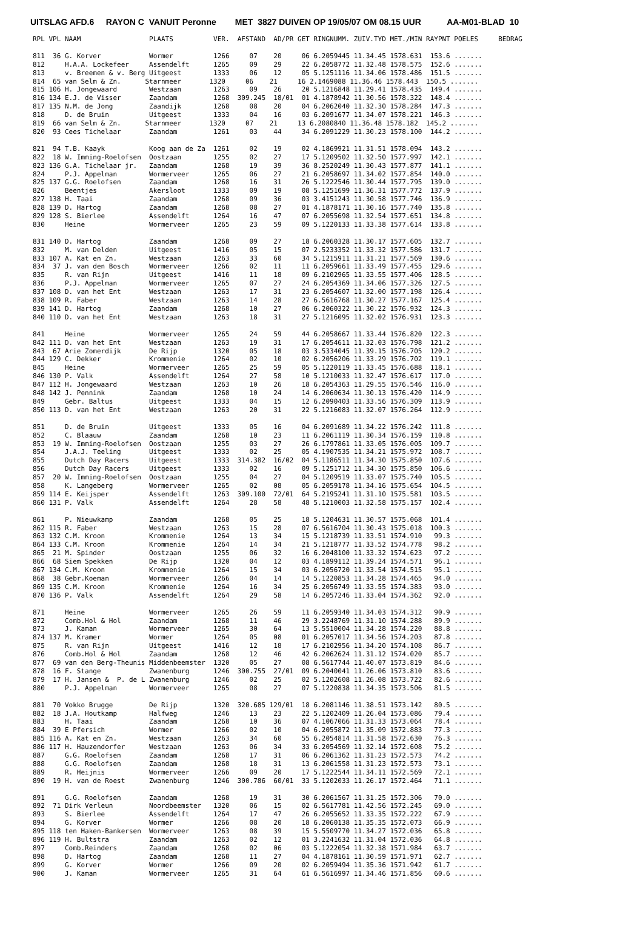UITSLAG AFD.6 RAYON C VANUIT Peronne MET 3827 DUIVEN OP 19/05/07 OM 08.15 UUR AA-M01-BLAD 10
RPL VPL NAAM                 PLAATS          VER.  AFSTAND  AD/PR GET RINGNUMM. ZUIV.TYD MET./MIN RAYPNT POELES     BEDRAG

811  36 G. Korver            Wormer          1266     07    20     06 6.2059445 11.34.45 1578.631  153.6 .......
812     H.A.A. Lockefeer     Assendelft      1265     09    29     22 6.2058772 11.32.48 1578.575  152.6 .......
813     v. Breemen & v. Berg Uitgeest        1333     06    12     05 5.1251116 11.34.06 1578.486  151.5 .......
814  65 van Selm & Zn.      Starnmeer       1320     06    21     16 2.1469088 11.36.46 1578.443  150.5 .......
815 106 H. Jongewaard        Westzaan        1263     09    26     20 5.1216848 11.29.41 1578.435  149.4 .......
816 134 E.J. de Visser       Zaandam         1268  309.245  18/01  01 4.1878942 11.30.56 1578.322  148.4 .......
817 135 N.M. de Jong         Zaandijk        1268     08    20     04 6.2062040 11.32.30 1578.284  147.3 .......
818     D. de Bruin          Uitgeest        1333     04    16     03 6.2091677 11.34.07 1578.221  146.3 .......
819  66 van Selm & Zn.      Starnmeer       1320     07    21     13 6.2080840 11.36.48 1578.182  145.2 .......
820  93 Cees Tichelaar       Zaandam         1261     03    44     34 6.2091229 11.30.23 1578.100  144.2 .......

821  94 T.B. Kaayk           Koog aan de Za  1261     02    19     02 4.1869921 11.31.51 1578.094  143.2 .......
822  18 W. Imming-Roelofsen  Oostzaan        1255     02    27     17 5.1209502 11.32.50 1577.997  142.1 .......
823 136 G.A. Tichelaar jr.   Zaandam         1268     19    39     36 8.2520249 11.30.43 1577.877  141.1 .......
824     P.J. Appelman        Wormerveer      1265     06    27     21 6.2058697 11.34.02 1577.854  140.0 .......
825 137 G.G. Roelofsen       Zaandam         1268     16    31     26 5.1222546 11.30.44 1577.795  139.0 .......
826     Beentjes             Akersloot       1333     09    19     08 5.1251699 11.36.31 1577.772  137.9 .......
827 138 H. Taai              Zaandam         1268     09    36     03 3.4151243 11.30.58 1577.746  136.9 .......
828 139 D. Hartog            Zaandam         1268     08    27     01 4.1878171 11.30.16 1577.740  135.8 .......
829 128 S. Bierlee           Assendelft      1264     16    47     07 6.2055698 11.32.54 1577.651  134.8 .......
830     Heine                Wormerveer      1265     23    59     09 5.1220133 11.33.38 1577.614  133.8 .......

831 140 D. Hartog            Zaandam         1268     09    27     18 6.2060328 11.30.17 1577.605  132.7 .......
832     M. van Delden        Uitgeest        1416     05    15     07 2.5233352 11.33.32 1577.586  131.7 .......
833 107 A. Kat en Zn.        Westzaan        1263     33    60     34 5.1215911 11.31.21 1577.569  130.6 .......
834  37 J. van den Bosch     Wormerveer      1266     02    11     11 6.2059661 11.33.49 1577.455  129.6 .......
835     R. van Rijn          Uitgeest        1416     11    18     09 6.2102965 11.33.55 1577.406  128.5 .......
836     P.J. Appelman        Wormerveer      1265     07    27     24 6.2054369 11.34.06 1577.326  127.5 .......
837 108 D. van het Ent       Westzaan        1263     17    31     23 6.2054607 11.32.00 1577.198  126.4 .......
838 109 R. Faber             Westzaan        1263     14    28     27 6.5616768 11.30.27 1577.167  125.4 .......
839 141 D. Hartog            Zaandam         1268     10    27     06 6.2060322 11.30.22 1576.932  124.3 .......
840 110 D. van het Ent       Westzaan        1263     18    31     27 5.1216095 11.32.02 1576.931  123.3 .......

841     Heine                Wormerveer      1265     24    59     44 6.2058667 11.33.44 1576.820  122.3 .......
842 111 D. van het Ent       Westzaan        1263     19    31     17 6.2054611 11.32.03 1576.798  121.2 .......
843  67 Arie Zomerdijk       De Rijp         1320     05    18     03 3.5334045 11.39.15 1576.705  120.2 .......
844 129 C. Dekker            Krommenie       1264     02    10     02 6.2056206 11.33.29 1576.702  119.1 .......
845     Heine                Wormerveer      1265     25    59     05 5.1220119 11.33.45 1576.688  118.1 .......
846 130 P. Valk              Assendelft      1264     27    58     10 5.1210033 11.32.47 1576.617  117.0 .......
847 112 H. Jongewaard        Westzaan        1263     10    26     18 6.2054363 11.29.55 1576.546  116.0 .......
848 142 J. Pennink           Zaandam         1268     10    24     14 6.2060634 11.30.13 1576.420  114.9 .......
849     Gebr. Baltus         Uitgeest        1333     04    15     12 6.2090403 11.33.56 1576.309  113.9 .......
850 113 D. van het Ent       Westzaan        1263     20    31     22 5.1216083 11.32.07 1576.264  112.9 .......

851     D. de Bruin          Uitgeest        1333     05    16     04 6.2091689 11.34.22 1576.242  111.8 .......
852     C. Blaauw            Zaandam         1268     10    23     11 6.2061119 11.30.34 1576.159  110.8 .......
853  19 W. Imming-Roelofsen  Oostzaan        1255     03    27     26 6.1797861 11.33.05 1576.005  109.7 .......
854     J.A.J. Teeling       Uitgeest        1333     02    25     05 4.1907535 11.34.21 1575.972  108.7 .......
855     Dutch Day Racers     Uitgeest        1333  314.382  16/02  04 5.1186511 11.34.30 1575.850  107.6 .......
856     Dutch Day Racers     Uitgeest        1333     02    16     09 5.1251712 11.34.30 1575.850  106.6 .......
857  20 W. Imming-Roelofsen  Oostzaan        1255     04    27     04 5.1209519 11.33.07 1575.740  105.5 .......
858     K. Langeberg         Wormerveer      1265     02    08     05 6.2059178 11.34.16 1575.654  104.5 .......
859 114 E. Keijsper          Assendelft      1263  309.100  72/01  64 5.2195241 11.31.10 1575.581  103.5 .......
860 131 P. Valk              Assendelft      1264     28    58     48 5.1210003 11.32.58 1575.157  102.4 .......

861     P. Nieuwkamp         Zaandam         1268     05    25     18 5.1204631 11.30.57 1575.068  101.4 .......
862 115 R. Faber             Westzaan        1263     15    28     07 6.5616704 11.30.43 1575.018  100.3 .......
863 132 C.M. Kroon           Krommenie       1264     13    34     15 5.1218739 11.33.51 1574.910   99.3 .......
864 133 C.M. Kroon           Krommenie       1264     14    34     21 5.1218777 11.33.52 1574.778   98.2 .......
865  21 M. Spinder           Oostzaan        1255     06    32     16 6.2048100 11.33.32 1574.623   97.2 .......
866  68 Siem Spekken         De Rijp         1320     04    12     03 4.1899112 11.39.24 1574.571   96.1 .......
867 134 C.M. Kroon           Krommenie       1264     15    34     03 6.2056720 11.33.54 1574.515   95.1 .......
868  38 Gebr.Koeman          Wormerveer      1266     04    14     14 5.1220853 11.34.28 1574.465   94.0 .......
869 135 C.M. Kroon           Krommenie       1264     16    34     25 6.2056749 11.33.55 1574.383   93.0 .......
870 136 P. Valk              Assendelft      1264     29    58     14 6.2057246 11.33.04 1574.362   92.0 .......

871     Heine                Wormerveer      1265     26    59     11 6.2059340 11.34.03 1574.312   90.9 .......
872     Comb.Hol & Hol       Zaandam         1268     11    46     29 3.2248769 11.31.10 1574.288   89.9 .......
873     J. Kaman             Wormerveer      1265     30    64     13 5.5510004 11.34.28 1574.220   88.8 .......
874 137 M. Kramer            Wormer          1264     05    08     01 6.2057017 11.34.56 1574.203   87.8 .......
875     R. van Rijn          Uitgeest        1416     12    18     17 6.2102956 11.34.20 1574.108   86.7 .......
876     Comb.Hol & Hol       Zaandam         1268     12    46     42 6.2062624 11.31.12 1574.020   85.7 .......
877  69 van den Berg-Theunis Middenbeemster  1320     05    27     08 6.5617744 11.40.07 1573.819   84.6 .......
878  16 F. Stange            Zwanenburg      1246  300.755  27/01  09 6.2040041 11.26.06 1573.810   83.6 .......
879  17 H. Jansen &  P. de L Zwanenburg      1246     02    25     02 5.1202608 11.26.08 1573.722   82.6 .......
880     P.J. Appelman        Wormerveer      1265     08    27     07 5.1220838 11.34.35 1573.506   81.5 .......

881  70 Vokko Brugge         De Rijp         1320  320.685 129/01  18 6.2081146 11.38.51 1573.142   80.5 .......
882  18 J.A. Houtkamp        Halfweg         1246     13    23     22 5.1202409 11.26.04 1573.086   79.4 .......
883     H. Taai              Zaandam         1268     10    36     07 4.1067066 11.31.33 1573.064   78.4 .......
884  39 E Pfersich           Wormer          1266     02    10     04 6.2055872 11.35.09 1572.883   77.3 .......
885 116 A. Kat en Zn.        Westzaan        1263     34    60     55 6.2054814 11.31.58 1572.630   76.3 .......
886 117 H. Hauzendorfer      Westzaan        1263     06    34     33 6.2054569 11.32.14 1572.608   75.2 .......
887     G.G. Roelofsen       Zaandam         1268     17    31     06 6.2061362 11.31.23 1572.573   74.2 .......
888     G.G. Roelofsen       Zaandam         1268     18    31     13 6.2061558 11.31.23 1572.573   73.1 .......
889     R. Heijnis           Wormerveer      1266     09    20     17 5.1222544 11.34.11 1572.569   72.1 .......
890  19 H. van de Roest      Zwanenburg      1246  300.786  60/01  33 5.1202033 11.26.17 1572.464   71.1 .......

891     G.G. Roelofsen       Zaandam         1268     19    31     30 6.2061567 11.31.25 1572.306   70.0 .......
892  71 Dirk Verleun         Noordbeemster   1320     06    15     02 6.5617781 11.42.56 1572.245   69.0 .......
893     S. Bierlee           Assendelft      1264     17    47     26 6.2055652 11.33.35 1572.222   67.9 .......
894     G. Korver            Wormer          1266     08    20     18 6.2060138 11.35.35 1572.073   66.9 .......
895 118 ten Haken-Bankersen  Wormerveer      1263     08    39     15 5.5509770 11.34.27 1572.036   65.8 .......
896 119 H. Bultstra          Zaandam         1263     02    12     01 3.2241632 11.31.04 1572.036   64.8 .......
897     Comb.Reinders        Zaandam         1268     02    06     03 5.1222054 11.32.38 1571.984   63.7 .......
898     D. Hartog            Zaandam         1268     11    27     04 4.1878161 11.30.59 1571.971   62.7 .......
899     G. Korver            Wormer          1266     09    20     02 6.2059494 11.35.36 1571.942   61.7 .......
900     J. Kaman             Wormerveer      1265     31    64     61 6.5616997 11.34.46 1571.856   60.6 .......